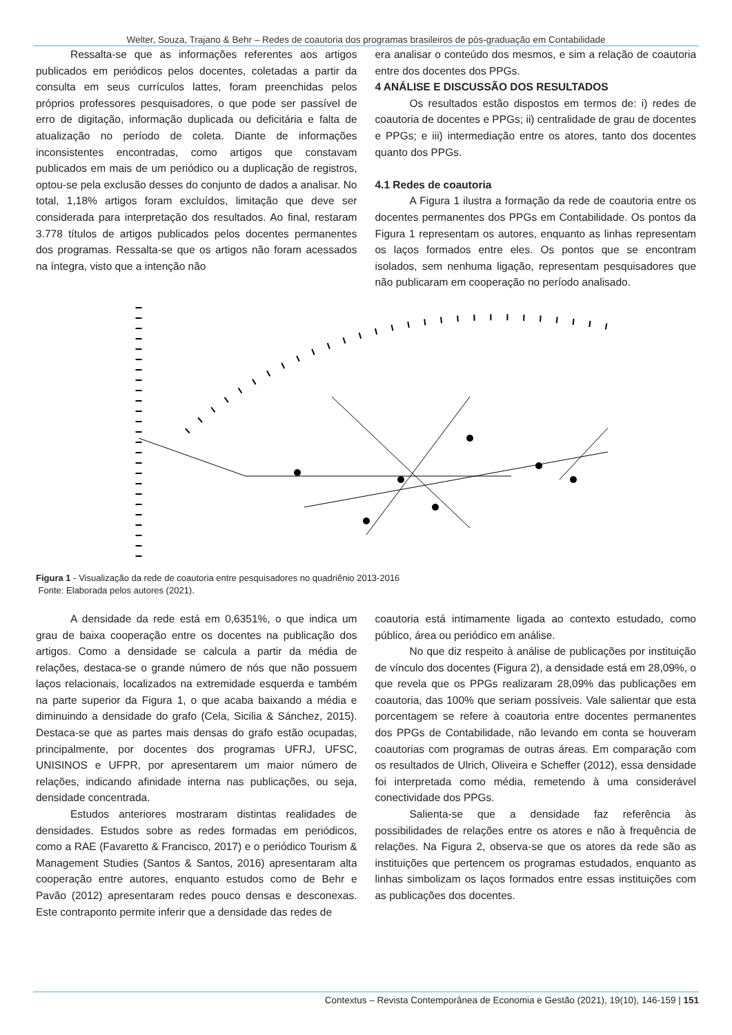Welter, Souza, Trajano & Behr – Redes de coautoria dos programas brasileiros de pós-graduação em Contabilidade
Ressalta-se que as informações referentes aos artigos publicados em periódicos pelos docentes, coletadas a partir da consulta em seus currículos lattes, foram preenchidas pelos próprios professores pesquisadores, o que pode ser passível de erro de digitação, informação duplicada ou deficitária e falta de atualização no período de coleta. Diante de informações inconsistentes encontradas, como artigos que constavam publicados em mais de um periódico ou a duplicação de registros, optou-se pela exclusão desses do conjunto de dados a analisar. No total, 1,18% artigos foram excluídos, limitação que deve ser considerada para interpretação dos resultados. Ao final, restaram 3.778 títulos de artigos publicados pelos docentes permanentes dos programas. Ressalta-se que os artigos não foram acessados na íntegra, visto que a intenção não
era analisar o conteúdo dos mesmos, e sim a relação de coautoria entre dos docentes dos PPGs.
4 ANÁLISE E DISCUSSÃO DOS RESULTADOS
Os resultados estão dispostos em termos de: i) redes de coautoria de docentes e PPGs; ii) centralidade de grau de docentes e PPGs; e iii) intermediação entre os atores, tanto dos docentes quanto dos PPGs.
4.1 Redes de coautoria
A Figura 1 ilustra a formação da rede de coautoria entre os docentes permanentes dos PPGs em Contabilidade. Os pontos da Figura 1 representam os autores, enquanto as linhas representam os laços formados entre eles. Os pontos que se encontram isolados, sem nenhuma ligação, representam pesquisadores que não publicaram em cooperação no período analisado.
Figura 1 - Visualização da rede de coautoria entre pesquisadores no quadriênio 2013-2016
Fonte: Elaborada pelos autores (2021).
A densidade da rede está em 0,6351%, o que indica um grau de baixa cooperação entre os docentes na publicação dos artigos. Como a densidade se calcula a partir da média de relações, destaca-se o grande número de nós que não possuem laços relacionais, localizados na extremidade esquerda e também na parte superior da Figura 1, o que acaba baixando a média e diminuindo a densidade do grafo (Cela, Sicilia & Sánchez, 2015). Destaca-se que as partes mais densas do grafo estão ocupadas, principalmente, por docentes dos programas UFRJ, UFSC, UNISINOS e UFPR, por apresentarem um maior número de relações, indicando afinidade interna nas publicações, ou seja, densidade concentrada.
Estudos anteriores mostraram distintas realidades de densidades. Estudos sobre as redes formadas em periódicos, como a RAE (Favaretto & Francisco, 2017) e o periódico Tourism & Management Studies (Santos & Santos, 2016) apresentaram alta cooperação entre autores, enquanto estudos como de Behr e Pavão (2012) apresentaram redes pouco densas e desconexas. Este contraponto permite inferir que a densidade das redes de
coautoria está intimamente ligada ao contexto estudado, como público, área ou periódico em análise.
No que diz respeito à análise de publicações por instituição de vínculo dos docentes (Figura 2), a densidade está em 28,09%, o que revela que os PPGs realizaram 28,09% das publicações em coautoria, das 100% que seriam possíveis. Vale salientar que esta porcentagem se refere à coautoria entre docentes permanentes dos PPGs de Contabilidade, não levando em conta se houveram coautorias com programas de outras áreas. Em comparação com os resultados de Ulrich, Oliveira e Scheffer (2012), essa densidade foi interpretada como média, remetendo à uma considerável conectividade dos PPGs.
Salienta-se que a densidade faz referência às possibilidades de relações entre os atores e não à frequência de relações. Na Figura 2, observa-se que os atores da rede são as instituições que pertencem os programas estudados, enquanto as linhas simbolizam os laços formados entre essas instituições com as publicações dos docentes.
Contextus – Revista Contemporânea de Economia e Gestão (2021), 19(10), 146-159 | 151